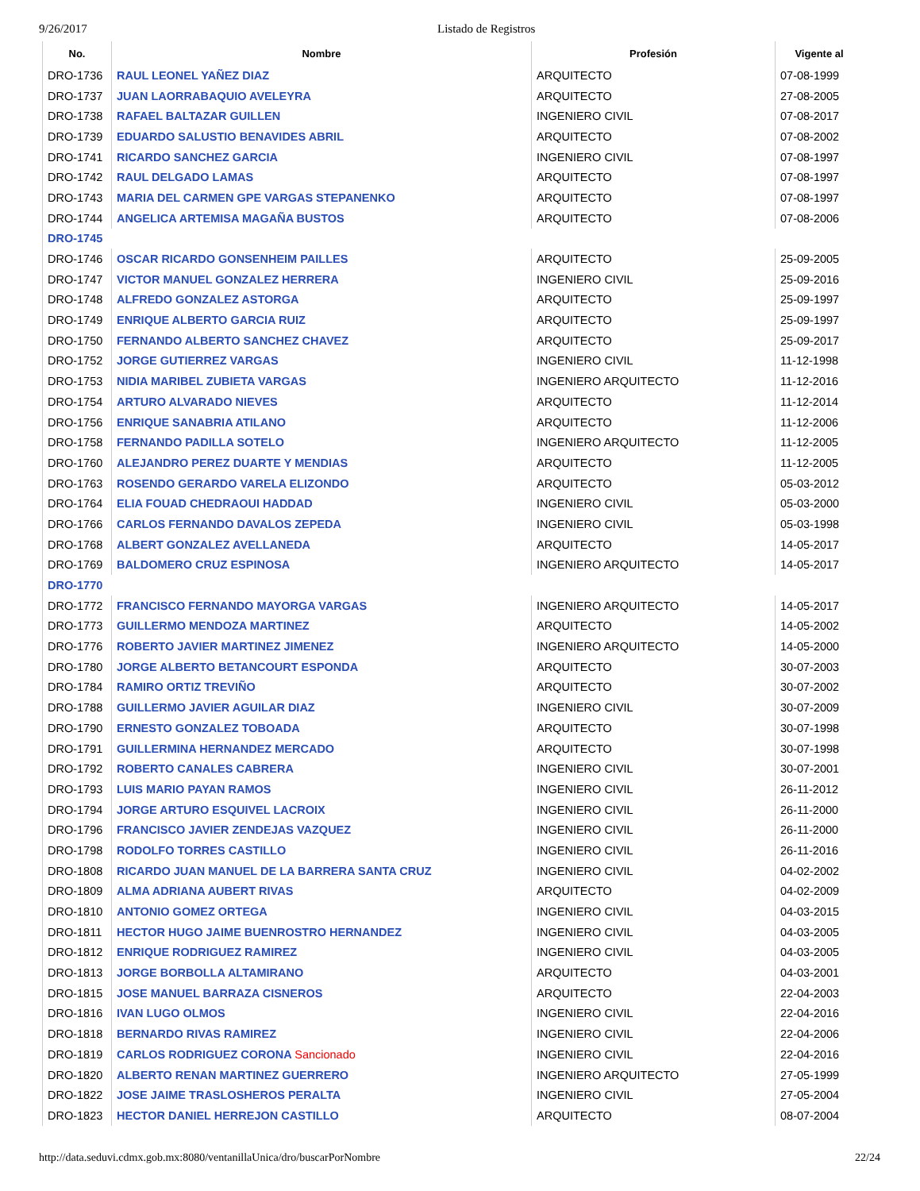9/26/2017 Listado de Registros
| No. | Nombre | Profesión | Vigente al |
| --- | --- | --- | --- |
| DRO-1736 | RAUL LEONEL YAÑEZ DIAZ | ARQUITECTO | 07-08-1999 |
| DRO-1737 | JUAN LAORRABAQUIO AVELEYRA | ARQUITECTO | 27-08-2005 |
| DRO-1738 | RAFAEL BALTAZAR GUILLEN | INGENIERO CIVIL | 07-08-2017 |
| DRO-1739 | EDUARDO SALUSTIO BENAVIDES ABRIL | ARQUITECTO | 07-08-2002 |
| DRO-1741 | RICARDO SANCHEZ GARCIA | INGENIERO CIVIL | 07-08-1997 |
| DRO-1742 | RAUL DELGADO LAMAS | ARQUITECTO | 07-08-1997 |
| DRO-1743 | MARIA DEL CARMEN GPE VARGAS STEPANENKO | ARQUITECTO | 07-08-1997 |
| DRO-1744 | ANGELICA ARTEMISA MAGAÑA BUSTOS | ARQUITECTO | 07-08-2006 |
| DRO-1745 | | | |
| DRO-1746 | OSCAR RICARDO GONSENHEIM PAILLES | ARQUITECTO | 25-09-2005 |
| DRO-1747 | VICTOR MANUEL GONZALEZ HERRERA | INGENIERO CIVIL | 25-09-2016 |
| DRO-1748 | ALFREDO GONZALEZ ASTORGA | ARQUITECTO | 25-09-1997 |
| DRO-1749 | ENRIQUE ALBERTO GARCIA RUIZ | ARQUITECTO | 25-09-1997 |
| DRO-1750 | FERNANDO ALBERTO SANCHEZ CHAVEZ | ARQUITECTO | 25-09-2017 |
| DRO-1752 | JORGE GUTIERREZ VARGAS | INGENIERO CIVIL | 11-12-1998 |
| DRO-1753 | NIDIA MARIBEL ZUBIETA VARGAS | INGENIERO ARQUITECTO | 11-12-2016 |
| DRO-1754 | ARTURO ALVARADO NIEVES | ARQUITECTO | 11-12-2014 |
| DRO-1756 | ENRIQUE SANABRIA ATILANO | ARQUITECTO | 11-12-2006 |
| DRO-1758 | FERNANDO PADILLA SOTELO | INGENIERO ARQUITECTO | 11-12-2005 |
| DRO-1760 | ALEJANDRO PEREZ DUARTE Y MENDIAS | ARQUITECTO | 11-12-2005 |
| DRO-1763 | ROSENDO GERARDO VARELA ELIZONDO | ARQUITECTO | 05-03-2012 |
| DRO-1764 | ELIA FOUAD CHEDRAOUI HADDAD | INGENIERO CIVIL | 05-03-2000 |
| DRO-1766 | CARLOS FERNANDO DAVALOS ZEPEDA | INGENIERO CIVIL | 05-03-1998 |
| DRO-1768 | ALBERT GONZALEZ AVELLANEDA | ARQUITECTO | 14-05-2017 |
| DRO-1769 | BALDOMERO CRUZ ESPINOSA | INGENIERO ARQUITECTO | 14-05-2017 |
| DRO-1770 | | | |
| DRO-1772 | FRANCISCO FERNANDO MAYORGA VARGAS | INGENIERO ARQUITECTO | 14-05-2017 |
| DRO-1773 | GUILLERMO MENDOZA MARTINEZ | ARQUITECTO | 14-05-2002 |
| DRO-1776 | ROBERTO JAVIER MARTINEZ JIMENEZ | INGENIERO ARQUITECTO | 14-05-2000 |
| DRO-1780 | JORGE ALBERTO BETANCOURT ESPONDA | ARQUITECTO | 30-07-2003 |
| DRO-1784 | RAMIRO ORTIZ TREVIÑO | ARQUITECTO | 30-07-2002 |
| DRO-1788 | GUILLERMO JAVIER AGUILAR DIAZ | INGENIERO CIVIL | 30-07-2009 |
| DRO-1790 | ERNESTO GONZALEZ TOBOADA | ARQUITECTO | 30-07-1998 |
| DRO-1791 | GUILLERMINA HERNANDEZ MERCADO | ARQUITECTO | 30-07-1998 |
| DRO-1792 | ROBERTO CANALES CABRERA | INGENIERO CIVIL | 30-07-2001 |
| DRO-1793 | LUIS MARIO PAYAN RAMOS | INGENIERO CIVIL | 26-11-2012 |
| DRO-1794 | JORGE ARTURO ESQUIVEL LACROIX | INGENIERO CIVIL | 26-11-2000 |
| DRO-1796 | FRANCISCO JAVIER ZENDEJAS VAZQUEZ | INGENIERO CIVIL | 26-11-2000 |
| DRO-1798 | RODOLFO TORRES CASTILLO | INGENIERO CIVIL | 26-11-2016 |
| DRO-1808 | RICARDO JUAN MANUEL DE LA BARRERA SANTA CRUZ | INGENIERO CIVIL | 04-02-2002 |
| DRO-1809 | ALMA ADRIANA AUBERT RIVAS | ARQUITECTO | 04-02-2009 |
| DRO-1810 | ANTONIO GOMEZ ORTEGA | INGENIERO CIVIL | 04-03-2015 |
| DRO-1811 | HECTOR HUGO JAIME BUENROSTRO HERNANDEZ | INGENIERO CIVIL | 04-03-2005 |
| DRO-1812 | ENRIQUE RODRIGUEZ RAMIREZ | INGENIERO CIVIL | 04-03-2005 |
| DRO-1813 | JORGE BORBOLLA ALTAMIRANO | ARQUITECTO | 04-03-2001 |
| DRO-1815 | JOSE MANUEL BARRAZA CISNEROS | ARQUITECTO | 22-04-2003 |
| DRO-1816 | IVAN LUGO OLMOS | INGENIERO CIVIL | 22-04-2016 |
| DRO-1818 | BERNARDO RIVAS RAMIREZ | INGENIERO CIVIL | 22-04-2006 |
| DRO-1819 | CARLOS RODRIGUEZ CORONA Sancionado | INGENIERO CIVIL | 22-04-2016 |
| DRO-1820 | ALBERTO RENAN MARTINEZ GUERRERO | INGENIERO ARQUITECTO | 27-05-1999 |
| DRO-1822 | JOSE JAIME TRASLOSHEROS PERALTA | INGENIERO CIVIL | 27-05-2004 |
| DRO-1823 | HECTOR DANIEL HERREJON CASTILLO | ARQUITECTO | 08-07-2004 |
http://data.seduvi.cdmx.gob.mx:8080/ventanillaUnica/dro/buscarPorNombre 22/24